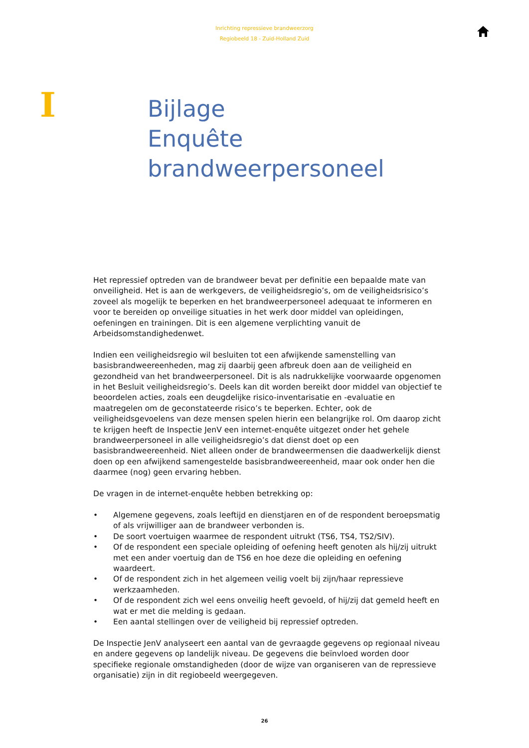Inrichting repressieve brandweerzorg
Regiobeeld 18 - Zuid-Holland Zuid
I
Bijlage
Enquête
brandweerpersoneel
Het repressief optreden van de brandweer bevat per definitie een bepaalde mate van onveiligheid. Het is aan de werkgevers, de veiligheidsregio’s, om de veiligheidsrisico’s zoveel als mogelijk te beperken en het brandweerpersoneel adequaat te informeren en voor te bereiden op onveilige situaties in het werk door middel van opleidingen, oefeningen en trainingen. Dit is een algemene verplichting vanuit de Arbeidsomstandighedenwet.
Indien een veiligheidsregio wil besluiten tot een afwijkende samenstelling van basisbrandweereenheden, mag zij daarbij geen afbreuk doen aan de veiligheid en gezondheid van het brandweerpersoneel. Dit is als nadrukkelijke voorwaarde opgenomen in het Besluit veiligheidsregio’s. Deels kan dit worden bereikt door middel van objectief te beoordelen acties, zoals een deugdelijke risico-inventarisatie en -evaluatie en maatregelen om de geconstateerde risico’s te beperken. Echter, ook de veiligheidsgevoelens van deze mensen spelen hierin een belangrijke rol. Om daarop zicht te krijgen heeft de Inspectie JenV een internet-enquête uitgezet onder het gehele brandweerpersoneel in alle veiligheidsregio’s dat dienst doet op een basisbrandweereenheid. Niet alleen onder de brandweermensen die daadwerkelijk dienst doen op een afwijkend samengestelde basisbrandweereenheid, maar ook onder hen die daarmee (nog) geen ervaring hebben.
De vragen in de internet-enquête hebben betrekking op:
• Algemene gegevens, zoals leeftijd en dienstjaren en of de respondent beroepsmatig of als vrijwilliger aan de brandweer verbonden is.
• De soort voertuigen waarmee de respondent uitrukt (TS6, TS4, TS2/SIV).
• Of de respondent een speciale opleiding of oefening heeft genoten als hij/zij uitrukt met een ander voertuig dan de TS6 en hoe deze die opleiding en oefening waardeert.
• Of de respondent zich in het algemeen veilig voelt bij zijn/haar repressieve werkzaamheden.
• Of de respondent zich wel eens onveilig heeft gevoeld, of hij/zij dat gemeld heeft en wat er met die melding is gedaan.
• Een aantal stellingen over de veiligheid bij repressief optreden.
De Inspectie JenV analyseert een aantal van de gevraagde gegevens op regionaal niveau en andere gegevens op landelijk niveau. De gegevens die beïnvloed worden door specifieke regionale omstandigheden (door de wijze van organiseren van de repressieve organisatie) zijn in dit regiobeeld weergegeven.
26